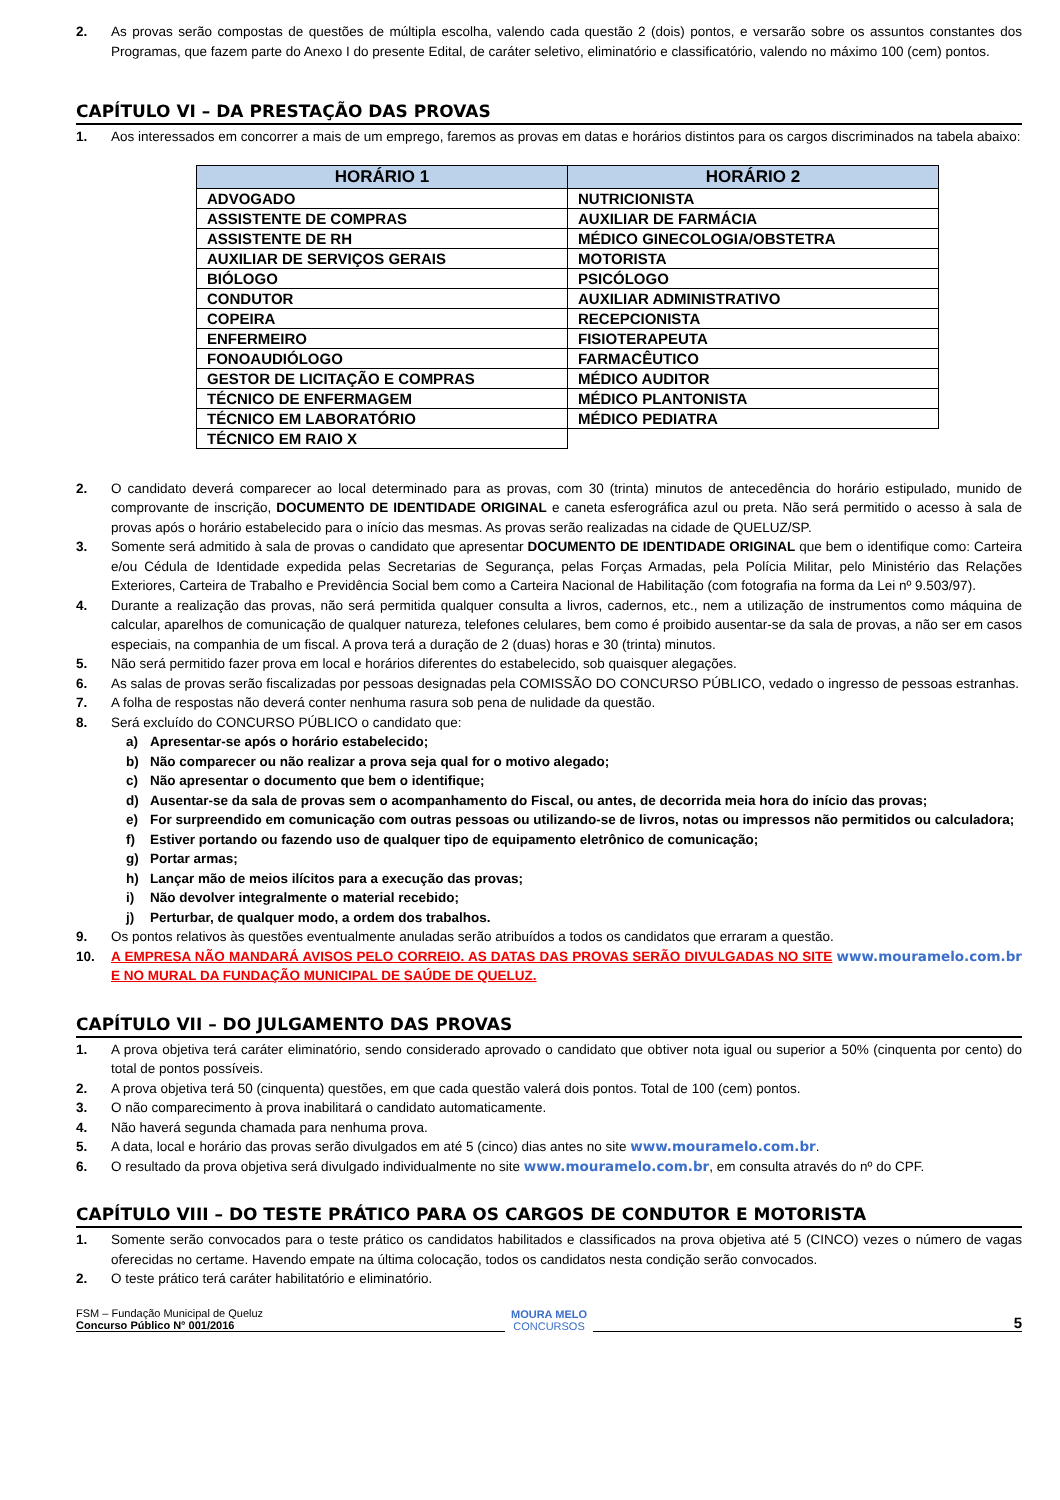2. As provas serão compostas de questões de múltipla escolha, valendo cada questão 2 (dois) pontos, e versarão sobre os assuntos constantes dos Programas, que fazem parte do Anexo I do presente Edital, de caráter seletivo, eliminatório e classificatório, valendo no máximo 100 (cem) pontos.
CAPÍTULO VI – DA PRESTAÇÃO DAS PROVAS
1. Aos interessados em concorrer a mais de um emprego, faremos as provas em datas e horários distintos para os cargos discriminados na tabela abaixo:
| HORÁRIO 1 | HORÁRIO 2 |
| --- | --- |
| ADVOGADO | NUTRICIONISTA |
| ASSISTENTE DE COMPRAS | AUXILIAR DE FARMÁCIA |
| ASSISTENTE DE RH | MÉDICO GINECOLOGIA/OBSTETRA |
| AUXILIAR DE SERVIÇOS GERAIS | MOTORISTA |
| BIÓLOGO | PSICÓLOGO |
| CONDUTOR | AUXILIAR ADMINISTRATIVO |
| COPEIRA | RECEPCIONISTA |
| ENFERMEIRO | FISIOTERAPEUTA |
| FONOAUDIÓLOGO | FARMACÊUTICO |
| GESTOR DE LICITAÇÃO E COMPRAS | MÉDICO AUDITOR |
| TÉCNICO DE ENFERMAGEM | MÉDICO PLANTONISTA |
| TÉCNICO EM LABORATÓRIO | MÉDICO PEDIATRA |
| TÉCNICO EM RAIO X | |
2. O candidato deverá comparecer ao local determinado para as provas, com 30 (trinta) minutos de antecedência do horário estipulado, munido de comprovante de inscrição, DOCUMENTO DE IDENTIDADE ORIGINAL e caneta esferográfica azul ou preta. Não será permitido o acesso à sala de provas após o horário estabelecido para o início das mesmas. As provas serão realizadas na cidade de QUELUZ/SP.
3. Somente será admitido à sala de provas o candidato que apresentar DOCUMENTO DE IDENTIDADE ORIGINAL que bem o identifique como: Carteira e/ou Cédula de Identidade expedida pelas Secretarias de Segurança, pelas Forças Armadas, pela Polícia Militar, pelo Ministério das Relações Exteriores, Carteira de Trabalho e Previdência Social bem como a Carteira Nacional de Habilitação (com fotografia na forma da Lei nº 9.503/97).
4. Durante a realização das provas, não será permitida qualquer consulta a livros, cadernos, etc., nem a utilização de instrumentos como máquina de calcular, aparelhos de comunicação de qualquer natureza, telefones celulares, bem como é proibido ausentar-se da sala de provas, a não ser em casos especiais, na companhia de um fiscal. A prova terá a duração de 2 (duas) horas e 30 (trinta) minutos.
5. Não será permitido fazer prova em local e horários diferentes do estabelecido, sob quaisquer alegações.
6. As salas de provas serão fiscalizadas por pessoas designadas pela COMISSÃO DO CONCURSO PÚBLICO, vedado o ingresso de pessoas estranhas.
7. A folha de respostas não deverá conter nenhuma rasura sob pena de nulidade da questão.
8. Será excluído do CONCURSO PÚBLICO o candidato que:
a) Apresentar-se após o horário estabelecido;
b) Não comparecer ou não realizar a prova seja qual for o motivo alegado;
c) Não apresentar o documento que bem o identifique;
d) Ausentar-se da sala de provas sem o acompanhamento do Fiscal, ou antes, de decorrida meia hora do início das provas;
e) For surpreendido em comunicação com outras pessoas ou utilizando-se de livros, notas ou impressos não permitidos ou calculadora;
f) Estiver portando ou fazendo uso de qualquer tipo de equipamento eletrônico de comunicação;
g) Portar armas;
h) Lançar mão de meios ilícitos para a execução das provas;
i) Não devolver integralmente o material recebido;
j) Perturbar, de qualquer modo, a ordem dos trabalhos.
9. Os pontos relativos às questões eventualmente anuladas serão atribuídos a todos os candidatos que erraram a questão.
10. A EMPRESA NÃO MANDARÁ AVISOS PELO CORREIO. AS DATAS DAS PROVAS SERÃO DIVULGADAS NO SITE www.mouramelo.com.br E NO MURAL DA FUNDAÇÃO MUNICIPAL DE SAÚDE DE QUELUZ.
CAPÍTULO VII – DO JULGAMENTO DAS PROVAS
1. A prova objetiva terá caráter eliminatório, sendo considerado aprovado o candidato que obtiver nota igual ou superior a 50% (cinquenta por cento) do total de pontos possíveis.
2. A prova objetiva terá 50 (cinquenta) questões, em que cada questão valerá dois pontos. Total de 100 (cem) pontos.
3. O não comparecimento à prova inabilitará o candidato automaticamente.
4. Não haverá segunda chamada para nenhuma prova.
5. A data, local e horário das provas serão divulgados em até 5 (cinco) dias antes no site www.mouramelo.com.br.
6. O resultado da prova objetiva será divulgado individualmente no site www.mouramelo.com.br, em consulta através do nº do CPF.
CAPÍTULO VIII – DO TESTE PRÁTICO PARA OS CARGOS DE CONDUTOR E MOTORISTA
1. Somente serão convocados para o teste prático os candidatos habilitados e classificados na prova objetiva até 5 (CINCO) vezes o número de vagas oferecidas no certame. Havendo empate na última colocação, todos os candidatos nesta condição serão convocados.
2. O teste prático terá caráter habilitatório e eliminatório.
FSM – Fundação Municipal de Queluz
Concurso Público N° 001/2016
MOURA MELO
CONCURSOS
5